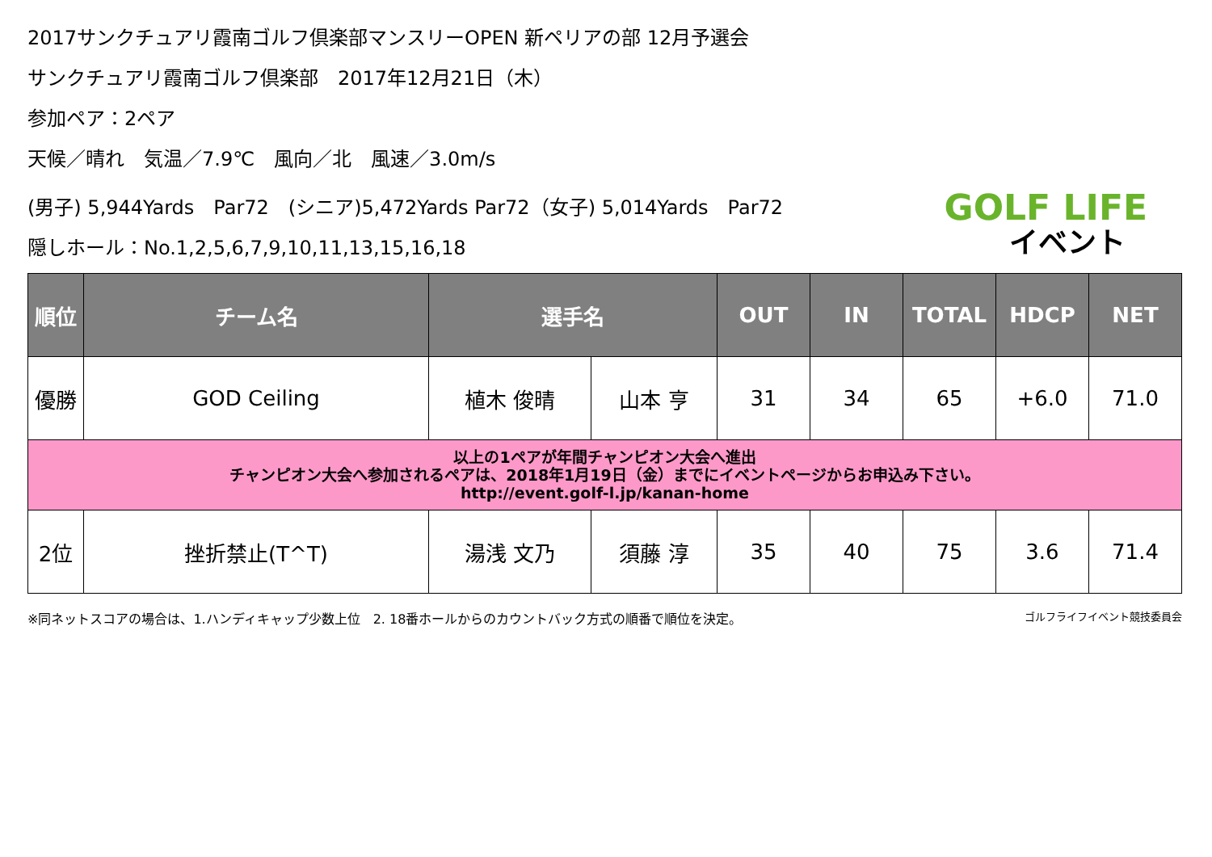2017サンクチュアリ霞南ゴルフ倶楽部マンスリーOPEN 新ペリアの部 12月予選会
サンクチュアリ霞南ゴルフ倶楽部　2017年12月21日（木）
参加ペア：2ペア
天候／晴れ　気温／7.9℃　風向／北　風速／3.0m/s
(男子) 5,944Yards　Par72　(シニア)5,472Yards Par72（女子) 5,014Yards　Par72
隠しホール：No.1,2,5,6,7,9,10,11,13,15,16,18
GOLF LIFE
イベント
| 順位 | チーム名 | 選手名 | | OUT | IN | TOTAL | HDCP | NET |
| --- | --- | --- | --- | --- | --- | --- | --- | --- |
| 優勝 | GOD Ceiling | 植木 俊晴 | 山本 亨 | 31 | 34 | 65 | +6.0 | 71.0 |
| 以上の1ペアが年間チャンピオン大会へ進出 チャンピオン大会へ参加されるペアは、2018年1月19日（金）までにイベントページからお申込み下さい。 http://event.golf-l.jp/kanan-home | | | | | | | | |
| 2位 | 挫折禁止(T^T) | 湯浅 文乃 | 須藤 淳 | 35 | 40 | 75 | 3.6 | 71.4 |
※同ネットスコアの場合は、1.ハンディキャップ少数上位　2. 18番ホールからのカウントバック方式の順番で順位を決定。 ゴルフライフイベント競技委員会